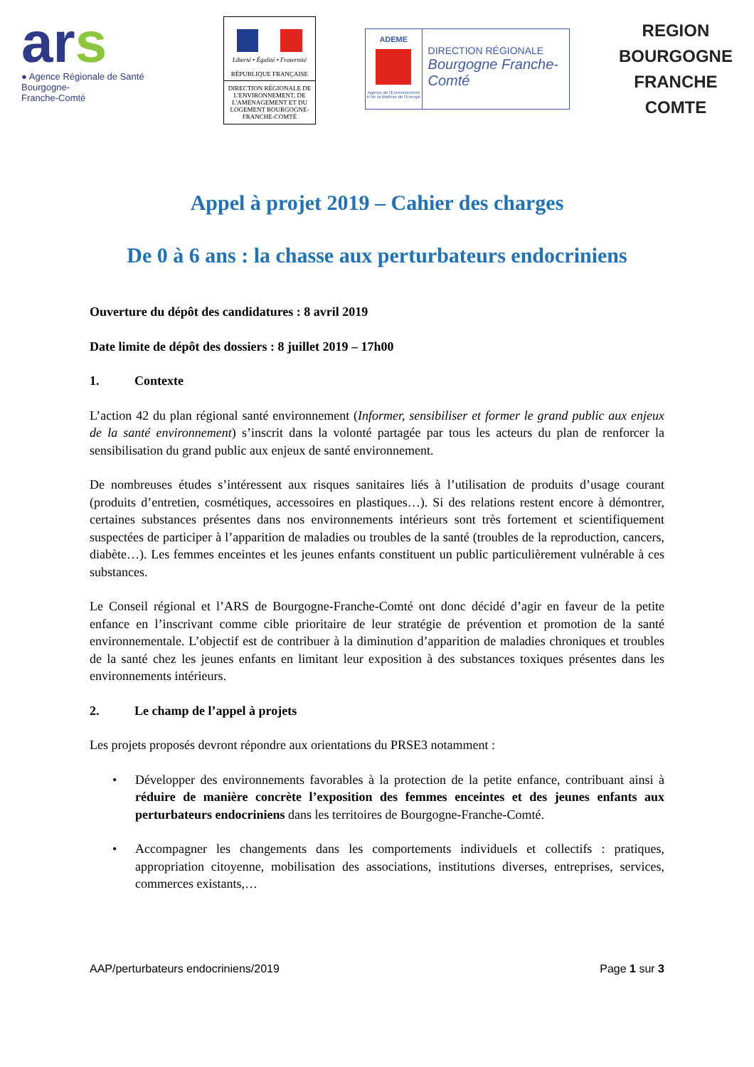ars
● Agence Régionale de Santé
Bourgogne-
Franche-Comté
Liberté • Égalité • Fraternité
RÉPUBLIQUE FRANÇAISE
DIRECTION RÉGIONALE DE L'ENVIRONNEMENT, DE L'AMÉNAGEMENT ET DU LOGEMENT BOURGOGNE-FRANCHE-COMTÉ
ADEME
Agence de l'Environnement et de la Maîtrise de l'Energie
DIRECTION RÉGIONALE
Bourgogne Franche-Comté
REGION
BOURGOGNE
FRANCHE
COMTE
Appel à projet 2019 – Cahier des charges
De 0 à 6 ans : la chasse aux perturbateurs endocriniens
Ouverture du dépôt des candidatures : 8 avril 2019
Date limite de dépôt des dossiers : 8 juillet 2019 – 17h00
1. Contexte
L’action 42 du plan régional santé environnement (Informer, sensibiliser et former le grand public aux enjeux de la santé environnement) s’inscrit dans la volonté partagée par tous les acteurs du plan de renforcer la sensibilisation du grand public aux enjeux de santé environnement.
De nombreuses études s’intéressent aux risques sanitaires liés à l’utilisation de produits d’usage courant (produits d’entretien, cosmétiques, accessoires en plastiques…). Si des relations restent encore à démontrer, certaines substances présentes dans nos environnements intérieurs sont très fortement et scientifiquement suspectées de participer à l’apparition de maladies ou troubles de la santé (troubles de la reproduction, cancers, diabète…). Les femmes enceintes et les jeunes enfants constituent un public particulièrement vulnérable à ces substances.
Le Conseil régional et l’ARS de Bourgogne-Franche-Comté ont donc décidé d’agir en faveur de la petite enfance en l’inscrivant comme cible prioritaire de leur stratégie de prévention et promotion de la santé environnementale. L’objectif est de contribuer à la diminution d’apparition de maladies chroniques et troubles de la santé chez les jeunes enfants en limitant leur exposition à des substances toxiques présentes dans les environnements intérieurs.
2. Le champ de l’appel à projets
Les projets proposés devront répondre aux orientations du PRSE3 notamment :
• Développer des environnements favorables à la protection de la petite enfance, contribuant ainsi à réduire de manière concrète l’exposition des femmes enceintes et des jeunes enfants aux perturbateurs endocriniens dans les territoires de Bourgogne-Franche-Comté.
• Accompagner les changements dans les comportements individuels et collectifs : pratiques, appropriation citoyenne, mobilisation des associations, institutions diverses, entreprises, services, commerces existants,…
AAP/perturbateurs endocriniens/2019 Page 1 sur 3